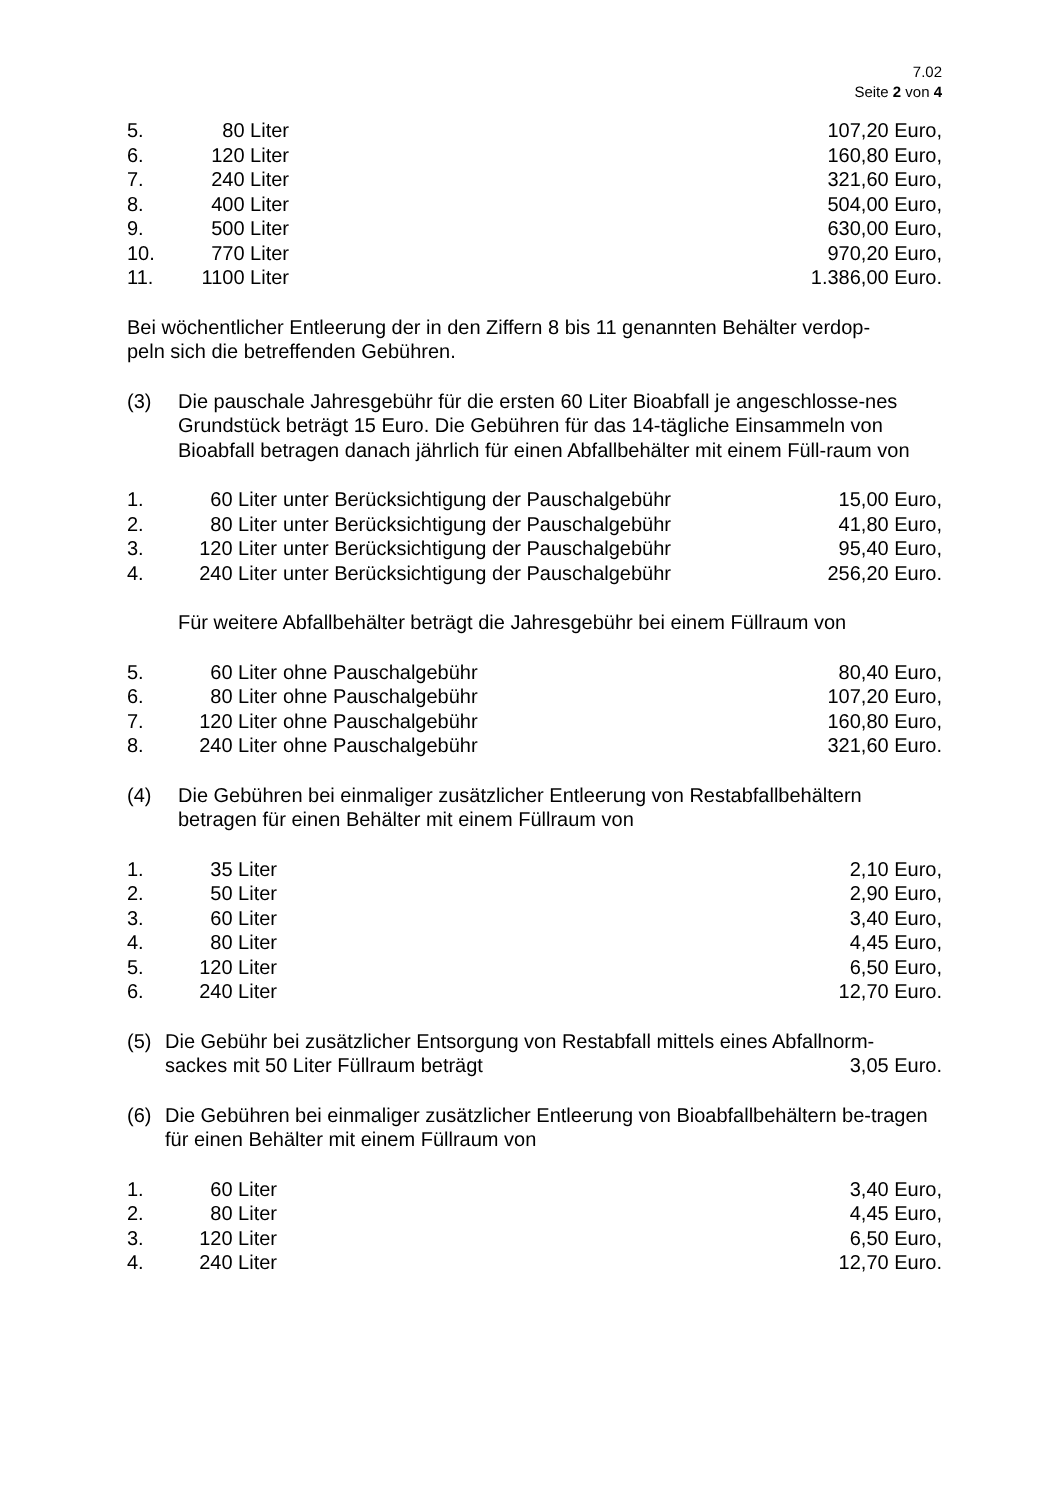7.02
Seite 2 von 4
| 5. | 80 Liter | | 107,20 Euro, |
| 6. | 120 Liter | | 160,80 Euro, |
| 7. | 240 Liter | | 321,60 Euro, |
| 8. | 400 Liter | | 504,00 Euro, |
| 9. | 500 Liter | | 630,00 Euro, |
| 10. | 770 Liter | | 970,20 Euro, |
| 11. | 1100 Liter | | 1.386,00 Euro. |
Bei wöchentlicher Entleerung der in den Ziffern 8 bis 11 genannten Behälter verdop-
peln sich die betreffenden Gebühren.
(3) Die pauschale Jahresgebühr für die ersten 60 Liter Bioabfall je angeschlosse-nes Grundstück beträgt 15 Euro. Die Gebühren für das 14-tägliche Einsammeln von Bioabfall betragen danach jährlich für einen Abfallbehälter mit einem Füll-raum von
| 1. | 60 Liter | unter Berücksichtigung der Pauschalgebühr | 15,00 Euro, |
| 2. | 80 Liter | unter Berücksichtigung der Pauschalgebühr | 41,80 Euro, |
| 3. | 120 Liter | unter Berücksichtigung der Pauschalgebühr | 95,40 Euro, |
| 4. | 240 Liter | unter Berücksichtigung der Pauschalgebühr | 256,20 Euro. |
Für weitere Abfallbehälter beträgt die Jahresgebühr bei einem Füllraum von
| 5. | 60 Liter | ohne Pauschalgebühr | 80,40 Euro, |
| 6. | 80 Liter | ohne Pauschalgebühr | 107,20 Euro, |
| 7. | 120 Liter | ohne Pauschalgebühr | 160,80 Euro, |
| 8. | 240 Liter | ohne Pauschalgebühr | 321,60 Euro. |
(4) Die Gebühren bei einmaliger zusätzlicher Entleerung von Restabfallbehältern betragen für einen Behälter mit einem Füllraum von
| 1. | 35 Liter | | 2,10 Euro, |
| 2. | 50 Liter | | 2,90 Euro, |
| 3. | 60 Liter | | 3,40 Euro, |
| 4. | 80 Liter | | 4,45 Euro, |
| 5. | 120 Liter | | 6,50 Euro, |
| 6. | 240 Liter | | 12,70 Euro. |
(5) Die Gebühr bei zusätzlicher Entsorgung von Restabfall mittels eines Abfallnorm-
sackes mit 50 Liter Füllraum beträgt 3,05 Euro.
(6) Die Gebühren bei einmaliger zusätzlicher Entleerung von Bioabfallbehältern be-tragen für einen Behälter mit einem Füllraum von
| 1. | 60 Liter | | 3,40 Euro, |
| 2. | 80 Liter | | 4,45 Euro, |
| 3. | 120 Liter | | 6,50 Euro, |
| 4. | 240 Liter | | 12,70 Euro. |